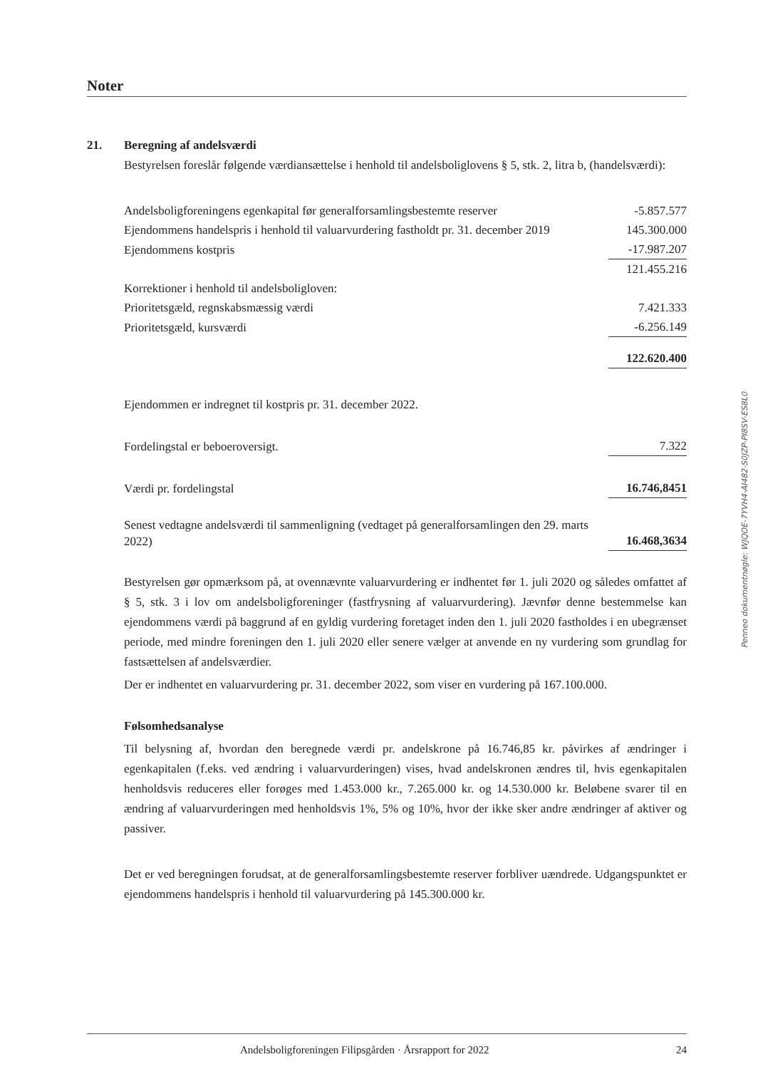Noter
21. Beregning af andelsværdi
Bestyrelsen foreslår følgende værdiansættelse i henhold til andelsboliglovens § 5, stk. 2, litra b, (handelsværdi):
| Andelsboligforeningens egenkapital før generalforsamlingsbestemte reserver | -5.857.577 |
| Ejendommens handelspris i henhold til valuarvurdering fastholdt pr. 31. december 2019 | 145.300.000 |
| Ejendommens kostpris | -17.987.207 |
| | 121.455.216 |
| Korrektioner i henhold til andelsboligloven: | |
| Prioritetsgæld, regnskabsmæssig værdi | 7.421.333 |
| Prioritetsgæld, kursværdi | -6.256.149 |
| | 122.620.400 |
| Ejendommen er indregnet til kostpris pr. 31. december 2022. | |
| Fordelingstal er beboeroversigt. | 7.322 |
| Værdi pr. fordelingstal | 16.746,8451 |
| Senest vedtagne andelsværdi til sammenligning (vedtaget på generalforsamlingen den 29. marts 2022) | 16.468,3634 |
Bestyrelsen gør opmærksom på, at ovennævnte valuarvurdering er indhentet før 1. juli 2020 og således omfattet af § 5, stk. 3 i lov om andelsboligforeninger (fastfrysning af valuarvurdering). Jævnfør denne bestemmelse kan ejendommens værdi på baggrund af en gyldig vurdering foretaget inden den 1. juli 2020 fastholdes i en ubegrænset periode, med mindre foreningen den 1. juli 2020 eller senere vælger at anvende en ny vurdering som grundlag for fastsættelsen af andelsværdier.
Der er indhentet en valuarvurdering pr. 31. december 2022, som viser en vurdering på 167.100.000.
Følsomhedsanalyse
Til belysning af, hvordan den beregnede værdi pr. andelskrone på 16.746,85 kr. påvirkes af ændringer i egenkapitalen (f.eks. ved ændring i valuarvurderingen) vises, hvad andelskronen ændres til, hvis egenkapitalen henholdsvis reduceres eller forøges med 1.453.000 kr., 7.265.000 kr. og 14.530.000 kr. Beløbene svarer til en ændring af valuarvurderingen med henholdsvis 1%, 5% og 10%, hvor der ikke sker andre ændringer af aktiver og passiver.
Det er ved beregningen forudsat, at de generalforsamlingsbestemte reserver forbliver uændrede. Udgangspunktet er ejendommens handelspris i henhold til valuarvurdering på 145.300.000 kr.
Andelsboligforeningen Filipsgården · Årsrapport for 2022 24
Penneo dokumentnøgle: WJQOE-7YVH4-AI482-S0JZP-PI8SV-ES8L0